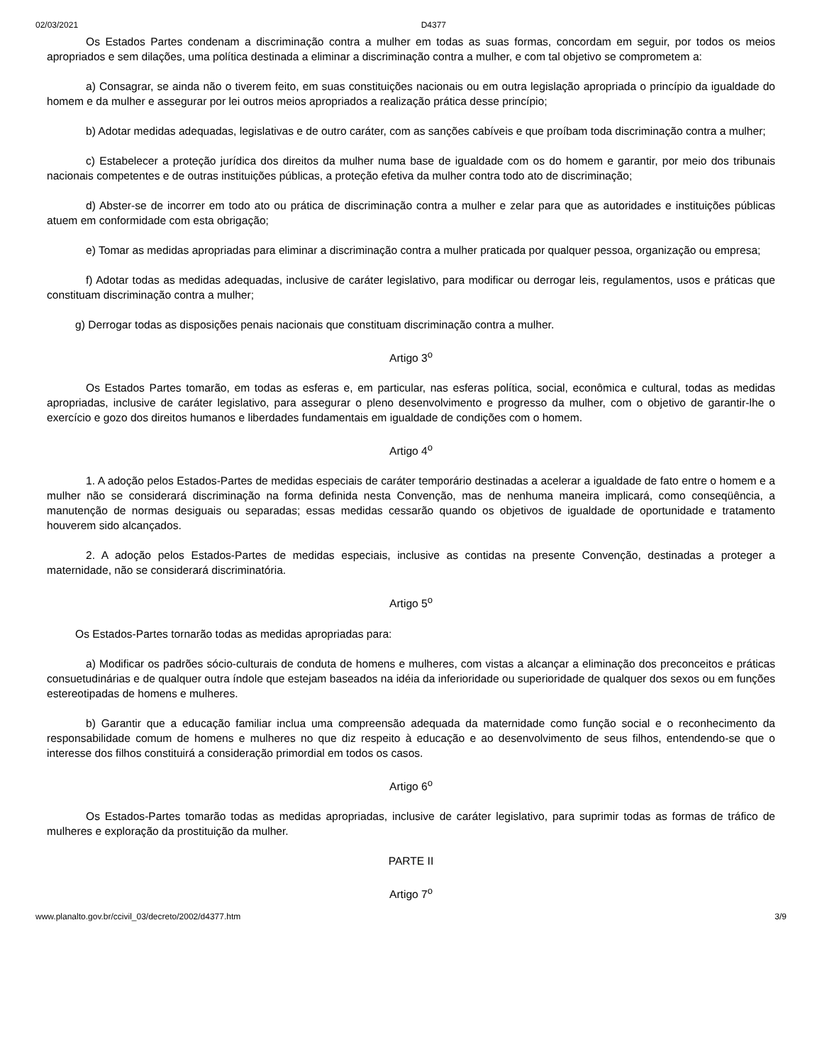02/03/2021 D4377
Os Estados Partes condenam a discriminação contra a mulher em todas as suas formas, concordam em seguir, por todos os meios apropriados e sem dilações, uma política destinada a eliminar a discriminação contra a mulher, e com tal objetivo se comprometem a:
a) Consagrar, se ainda não o tiverem feito, em suas constituições nacionais ou em outra legislação apropriada o princípio da igualdade do homem e da mulher e assegurar por lei outros meios apropriados a realização prática desse princípio;
b) Adotar medidas adequadas, legislativas e de outro caráter, com as sanções cabíveis e que proíbam toda discriminação contra a mulher;
c) Estabelecer a proteção jurídica dos direitos da mulher numa base de igualdade com os do homem e garantir, por meio dos tribunais nacionais competentes e de outras instituições públicas, a proteção efetiva da mulher contra todo ato de discriminação;
d) Abster-se de incorrer em todo ato ou prática de discriminação contra a mulher e zelar para que as autoridades e instituições públicas atuem em conformidade com esta obrigação;
e) Tomar as medidas apropriadas para eliminar a discriminação contra a mulher praticada por qualquer pessoa, organização ou empresa;
f) Adotar todas as medidas adequadas, inclusive de caráter legislativo, para modificar ou derrogar leis, regulamentos, usos e práticas que constituam discriminação contra a mulher;
g) Derrogar todas as disposições penais nacionais que constituam discriminação contra a mulher.
Artigo 3<sup>o</sup>
Os Estados Partes tomarão, em todas as esferas e, em particular, nas esferas política, social, econômica e cultural, todas as medidas apropriadas, inclusive de caráter legislativo, para assegurar o pleno desenvolvimento e progresso da mulher, com o objetivo de garantir-lhe o exercício e gozo dos direitos humanos e liberdades fundamentais em igualdade de condições com o homem.
Artigo 4<sup>o</sup>
1. A adoção pelos Estados-Partes de medidas especiais de caráter temporário destinadas a acelerar a igualdade de fato entre o homem e a mulher não se considerará discriminação na forma definida nesta Convenção, mas de nenhuma maneira implicará, como conseqüência, a manutenção de normas desiguais ou separadas; essas medidas cessarão quando os objetivos de igualdade de oportunidade e tratamento houverem sido alcançados.
2. A adoção pelos Estados-Partes de medidas especiais, inclusive as contidas na presente Convenção, destinadas a proteger a maternidade, não se considerará discriminatória.
Artigo 5<sup>o</sup>
Os Estados-Partes tornarão todas as medidas apropriadas para:
a) Modificar os padrões sócio-culturais de conduta de homens e mulheres, com vistas a alcançar a eliminação dos preconceitos e práticas consuetudinárias e de qualquer outra índole que estejam baseados na idéia da inferioridade ou superioridade de qualquer dos sexos ou em funções estereotipadas de homens e mulheres.
b) Garantir que a educação familiar inclua uma compreensão adequada da maternidade como função social e o reconhecimento da responsabilidade comum de homens e mulheres no que diz respeito à educação e ao desenvolvimento de seus filhos, entendendo-se que o interesse dos filhos constituirá a consideração primordial em todos os casos.
Artigo 6<sup>o</sup>
Os Estados-Partes tomarão todas as medidas apropriadas, inclusive de caráter legislativo, para suprimir todas as formas de tráfico de mulheres e exploração da prostituição da mulher.
PARTE II
Artigo 7<sup>o</sup>
www.planalto.gov.br/ccivil_03/decreto/2002/d4377.htm 3/9